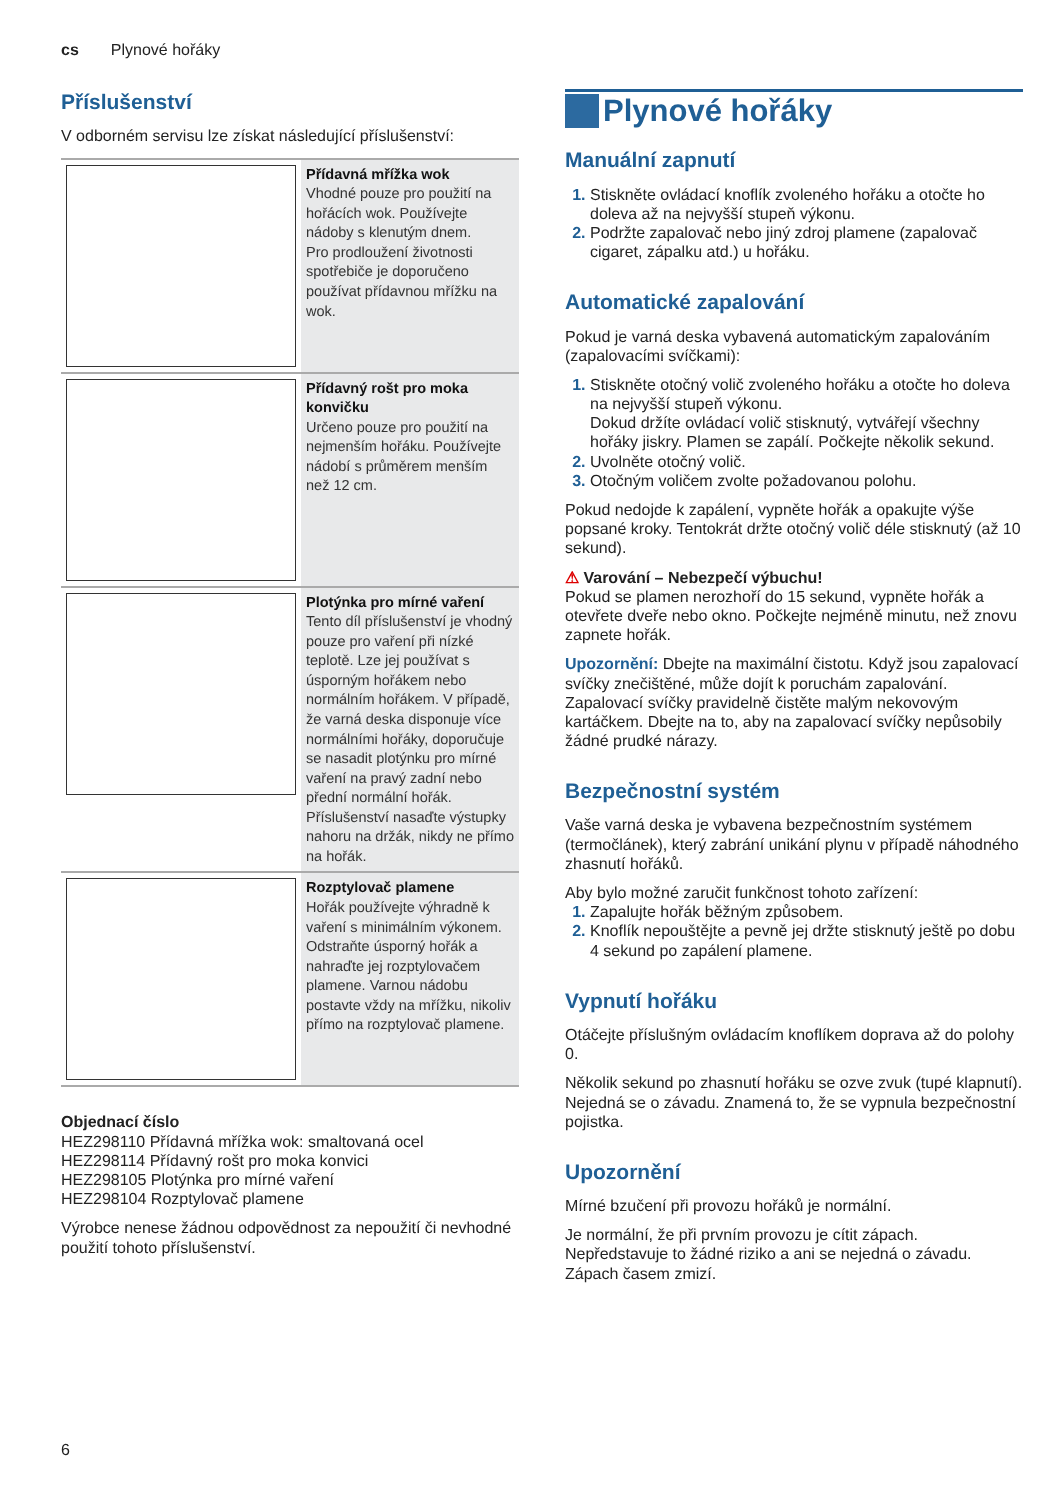cs Plynové hořáky
Příslušenství
V odborném servisu lze získat následující příslušenství:
| | Přídavná mřížka wok Vhodné pouze pro použití na hořácích wok. Používejte nádoby s klenutým dnem. Pro prodloužení životnosti spotřebiče je doporučeno používat přídavnou mřížku na wok. |
| | Přídavný rošt pro moka konvičku Určeno pouze pro použití na nejmenším hořáku. Používejte nádobí s průměrem menším než 12 cm. |
| | Plotýnka pro mírné vaření Tento díl příslušenství je vhodný pouze pro vaření při nízké teplotě. Lze jej používat s úsporným hořákem nebo normálním hořákem. V případě, že varná deska disponuje více normálními hořáky, doporučuje se nasadit plotýnku pro mírné vaření na pravý zadní nebo přední normální hořák. Příslušenství nasaďte výstupky nahoru na držák, nikdy ne přímo na hořák. |
| | Rozptylovač plamene Hořák používejte výhradně k vaření s minimálním výkonem. Odstraňte úsporný hořák a nahraďte jej rozptylovačem plamene. Varnou nádobu postavte vždy na mřížku, nikoliv přímo na rozptylovač plamene. |
Objednací číslo
HEZ298110 Přídavná mřížka wok: smaltovaná ocel
HEZ298114 Přídavný rošt pro moka konvici
HEZ298105 Plotýnka pro mírné vaření
HEZ298104 Rozptylovač plamene
Výrobce nenese žádnou odpovědnost za nepoužití či nevhodné použití tohoto příslušenství.
Plynové hořáky
Manuální zapnutí
Stiskněte ovládací knoflík zvoleného hořáku a otočte ho doleva až na nejvyšší stupeň výkonu.
Podržte zapalovač nebo jiný zdroj plamene (zapalovač cigaret, zápalku atd.) u hořáku.
Automatické zapalování
Pokud je varná deska vybavená automatickým zapalováním (zapalovacími svíčkami):
Stiskněte otočný volič zvoleného hořáku a otočte ho doleva na nejvyšší stupeň výkonu.
Dokud držíte ovládací volič stisknutý, vytvářejí všechny hořáky jiskry. Plamen se zapálí. Počkejte několik sekund.
Uvolněte otočný volič.
Otočným voličem zvolte požadovanou polohu.
Pokud nedojde k zapálení, vypněte hořák a opakujte výše popsané kroky. Tentokrát držte otočný volič déle stisknutý (až 10 sekund).
⚠ Varování – Nebezpečí výbuchu!
Pokud se plamen nerozhoří do 15 sekund, vypněte hořák a otevřete dveře nebo okno. Počkejte nejméně minutu, než znovu zapnete hořák.
Upozornění: Dbejte na maximální čistotu. Když jsou zapalovací svíčky znečištěné, může dojít k poruchám zapalování. Zapalovací svíčky pravidelně čistěte malým nekovovým kartáčkem. Dbejte na to, aby na zapalovací svíčky nepůsobily žádné prudké nárazy.
Bezpečnostní systém
Vaše varná deska je vybavena bezpečnostním systémem (termočlánek), který zabrání unikání plynu v případě náhodného zhasnutí hořáků.
Aby bylo možné zaručit funkčnost tohoto zařízení:
Zapalujte hořák běžným způsobem.
Knoflík nepouštějte a pevně jej držte stisknutý ještě po dobu 4 sekund po zapálení plamene.
Vypnutí hořáku
Otáčejte příslušným ovládacím knoflíkem doprava až do polohy 0.
Několik sekund po zhasnutí hořáku se ozve zvuk (tupé klapnutí). Nejedná se o závadu. Znamená to, že se vypnula bezpečnostní pojistka.
Upozornění
Mírné bzučení při provozu hořáků je normální.
Je normální, že při prvním provozu je cítit zápach. Nepředstavuje to žádné riziko a ani se nejedná o závadu. Zápach časem zmizí.
6